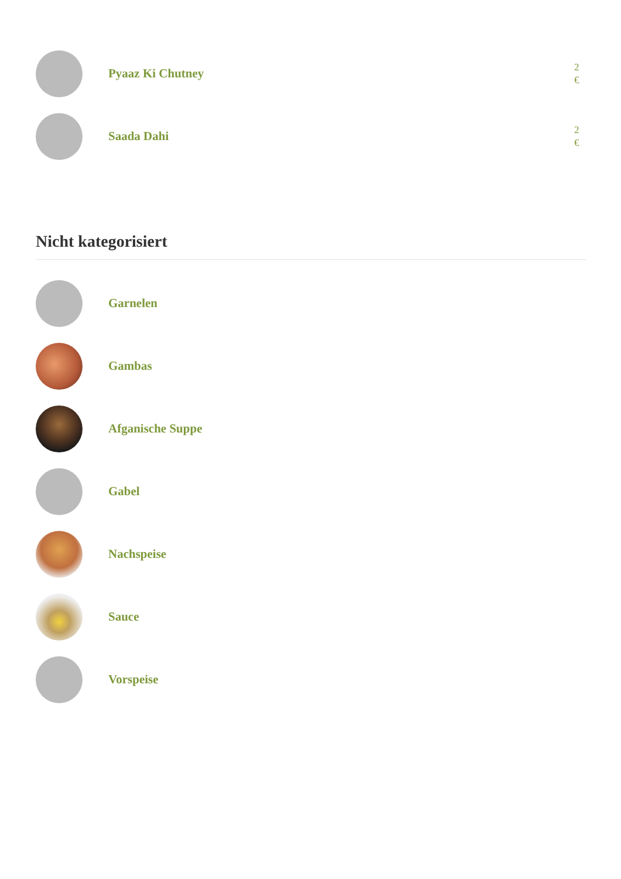Pyaaz Ki Chutney
2 €
Saada Dahi
2 €
Nicht kategorisiert
Garnelen
Gambas
Afganische Suppe
Gabel
Nachspeise
Sauce
Vorspeise